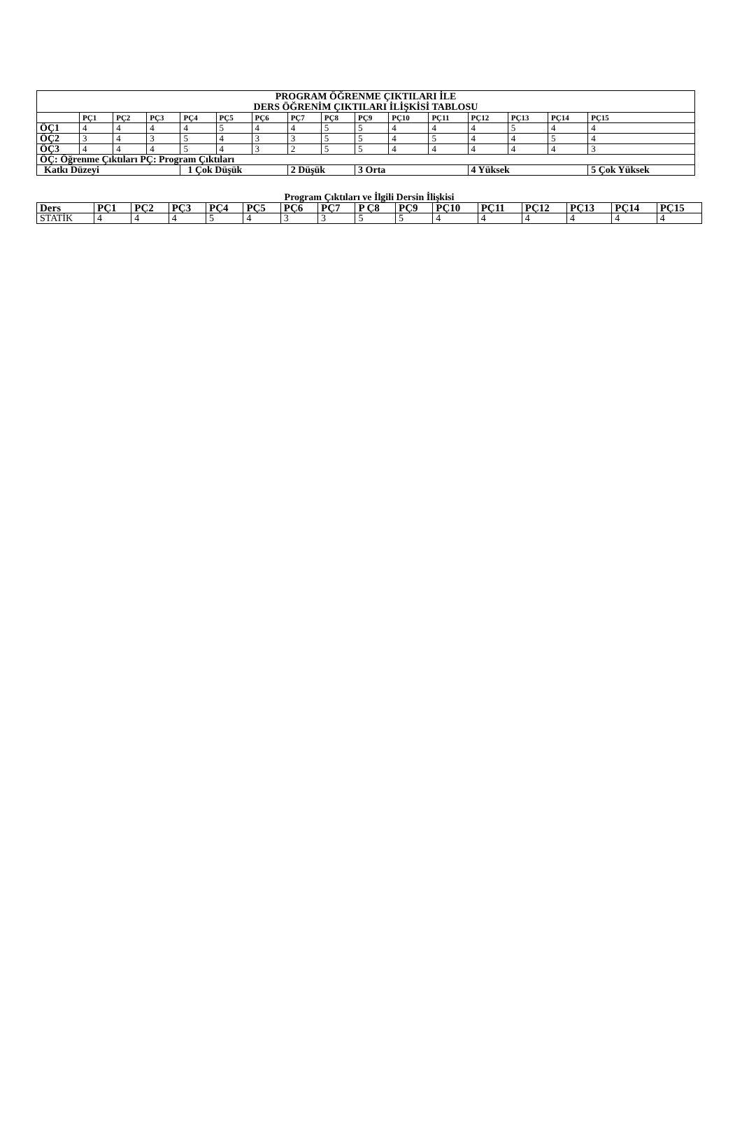| PROGRAM ÖĞRENME ÇIKTILARI İLE DERS ÖĞRENİM ÇIKTILARI İLİŞKİSİ TABLOSU | | | | | | | | | | | | | | | |
| | PÇ1 | PÇ2 | PÇ3 | PÇ4 | PÇ5 | PÇ6 | PÇ7 | PÇ8 | PÇ9 | PÇ10 | PÇ11 | PÇ12 | PÇ13 | PÇ14 | PÇ15 |
| ÖÇ1 | 4 | 4 | 4 | 4 | 5 | 4 | 4 | 5 | 5 | 4 | 4 | 4 | 5 | 4 | 4 |
| ÖÇ2 | 3 | 4 | 3 | 5 | 4 | 3 | 3 | 5 | 5 | 4 | 5 | 4 | 4 | 5 | 4 |
| ÖÇ3 | 4 | 4 | 4 | 5 | 4 | 3 | 2 | 5 | 5 | 4 | 4 | 4 | 4 | 4 | 3 |
| ÖÇ: Öğrenme Çıktıları PÇ: Program Çıktıları | | | | | | | | | | | | | | | |
| Katkı Düzeyi | | | | 1 Çok Düşük | | | 2 Düşük | | 3 Orta | | | 4 Yüksek | | | 5 Çok Yüksek |
Program Çıktıları ve İlgili Dersin İlişkisi
| Ders | PÇ1 | PÇ2 | PÇ3 | PÇ4 | PÇ5 | PÇ6 | PÇ7 | P Ç8 | PÇ9 | PÇ10 | PÇ11 | PÇ12 | PÇ13 | PÇ14 | PÇ15 |
| --- | --- | --- | --- | --- | --- | --- | --- | --- | --- | --- | --- | --- | --- | --- | --- |
| STATİK | 4 | 4 | 4 | 5 | 4 | 3 | 3 | 5 | 5 | 4 | 4 | 4 | 4 | 4 | 4 |